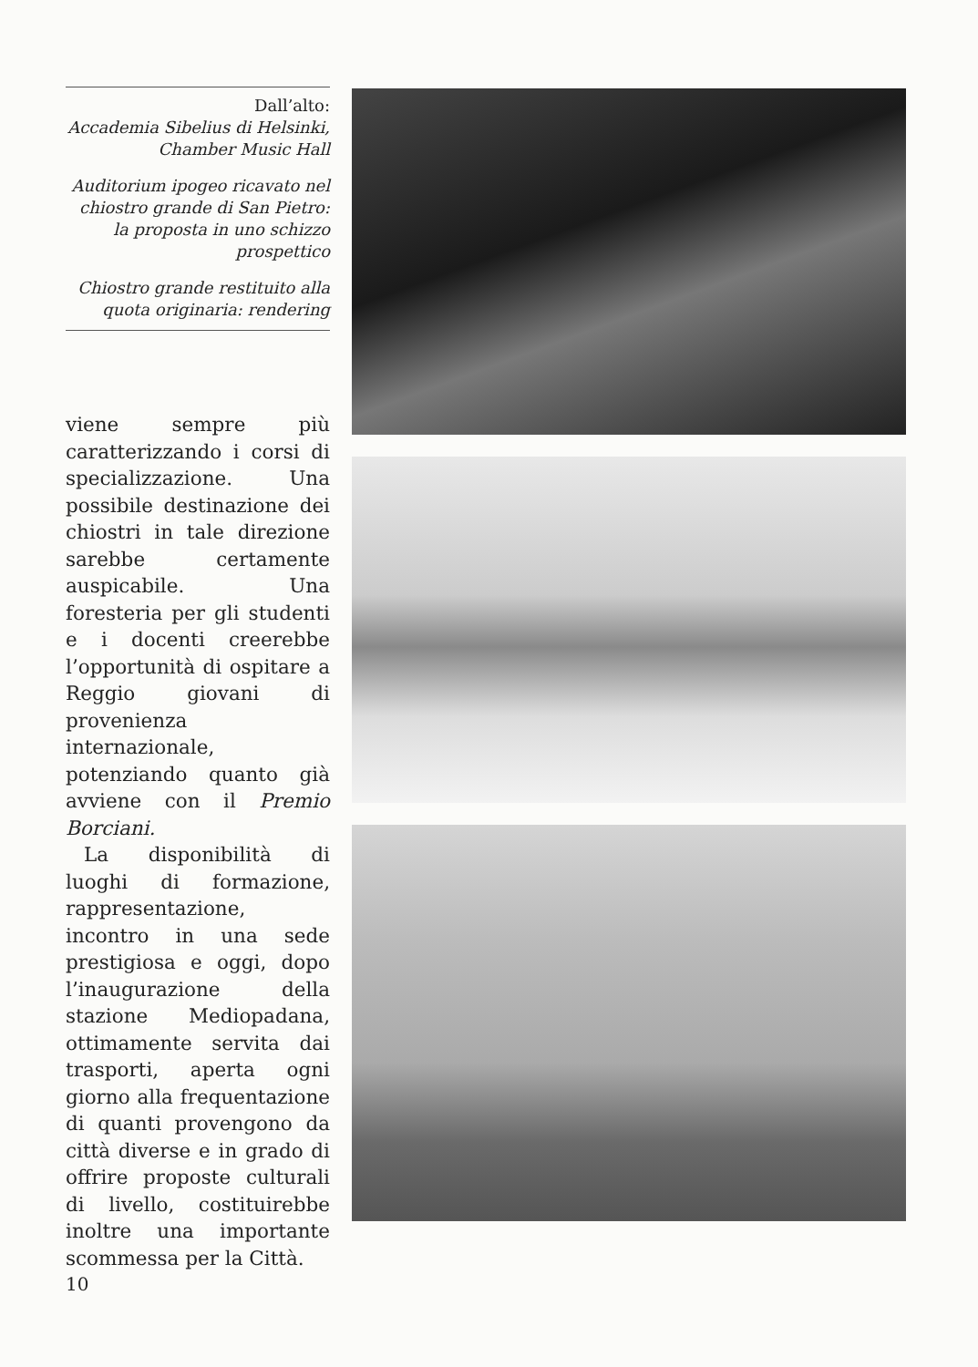Dall’alto:
Accademia Sibelius di Helsinki, Chamber Music Hall
Auditorium ipogeo ricavato nel chiostro grande di San Pietro: la proposta in uno schizzo prospettico
Chiostro grande restituito alla quota originaria: rendering
viene sempre più caratterizzando i corsi di specializzazione. Una possibile destinazione dei chiostri in tale direzione sarebbe certamente auspicabile. Una foresteria per gli studenti e i docenti creerebbe l’opportunità di ospitare a Reggio giovani di provenienza internazionale, potenziando quanto già avviene con il Premio Borciani.
La disponibilità di luoghi di formazione, rappresentazione, incontro in una sede prestigiosa e oggi, dopo l’inaugurazione della stazione Mediopadana, ottimamente servita dai trasporti, aperta ogni giorno alla frequentazione di quanti provengono da città diverse e in grado di offrire proposte culturali di livello, costituirebbe inoltre una importante scommessa per la Città.
10